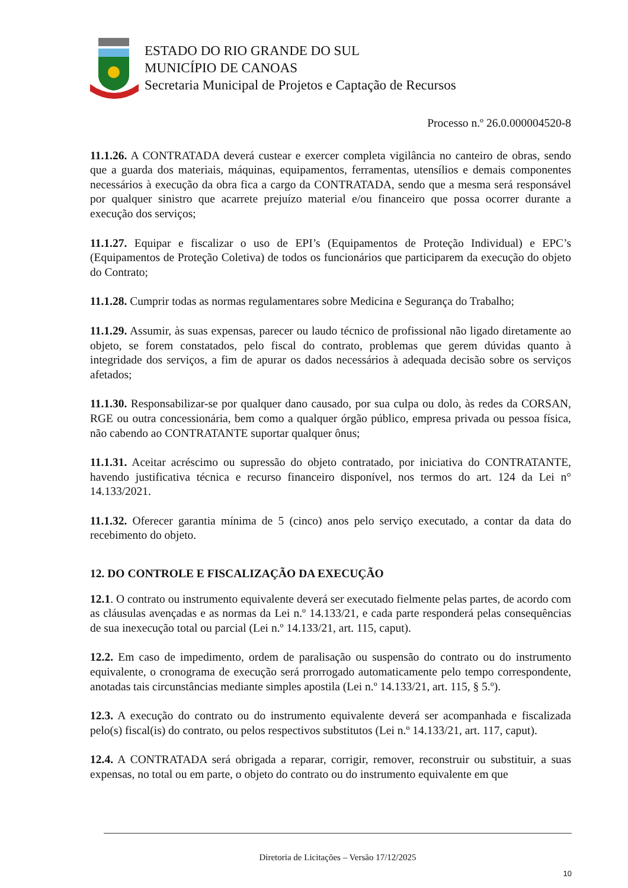ESTADO DO RIO GRANDE DO SUL
MUNICÍPIO DE CANOAS
Secretaria Municipal de Projetos e Captação de Recursos
Processo n.º 26.0.000004520-8
11.1.26. A CONTRATADA deverá custear e exercer completa vigilância no canteiro de obras, sendo que a guarda dos materiais, máquinas, equipamentos, ferramentas, utensílios e demais componentes necessários à execução da obra fica a cargo da CONTRATADA, sendo que a mesma será responsável por qualquer sinistro que acarrete prejuízo material e/ou financeiro que possa ocorrer durante a execução dos serviços;
11.1.27. Equipar e fiscalizar o uso de EPI’s (Equipamentos de Proteção Individual) e EPC’s (Equipamentos de Proteção Coletiva) de todos os funcionários que participarem da execução do objeto do Contrato;
11.1.28. Cumprir todas as normas regulamentares sobre Medicina e Segurança do Trabalho;
11.1.29. Assumir, às suas expensas, parecer ou laudo técnico de profissional não ligado diretamente ao objeto, se forem constatados, pelo fiscal do contrato, problemas que gerem dúvidas quanto à integridade dos serviços, a fim de apurar os dados necessários à adequada decisão sobre os serviços afetados;
11.1.30. Responsabilizar-se por qualquer dano causado, por sua culpa ou dolo, às redes da CORSAN, RGE ou outra concessionária, bem como a qualquer órgão público, empresa privada ou pessoa física, não cabendo ao CONTRATANTE suportar qualquer ônus;
11.1.31. Aceitar acréscimo ou supressão do objeto contratado, por iniciativa do CONTRATANTE, havendo justificativa técnica e recurso financeiro disponível, nos termos do art. 124 da Lei n° 14.133/2021.
11.1.32. Oferecer garantia mínima de 5 (cinco) anos pelo serviço executado, a contar da data do recebimento do objeto.
12. DO CONTROLE E FISCALIZAÇÃO DA EXECUÇÃO
12.1. O contrato ou instrumento equivalente deverá ser executado fielmente pelas partes, de acordo com as cláusulas avençadas e as normas da Lei n.º 14.133/21, e cada parte responderá pelas consequências de sua inexecução total ou parcial (Lei n.º 14.133/21, art. 115, caput).
12.2. Em caso de impedimento, ordem de paralisação ou suspensão do contrato ou do instrumento equivalente, o cronograma de execução será prorrogado automaticamente pelo tempo correspondente, anotadas tais circunstâncias mediante simples apostila (Lei n.º 14.133/21, art. 115, § 5.º).
12.3. A execução do contrato ou do instrumento equivalente deverá ser acompanhada e fiscalizada pelo(s) fiscal(is) do contrato, ou pelos respectivos substitutos (Lei n.º 14.133/21, art. 117, caput).
12.4. A CONTRATADA será obrigada a reparar, corrigir, remover, reconstruir ou substituir, a suas expensas, no total ou em parte, o objeto do contrato ou do instrumento equivalente em que
Diretoria de Licitações – Versão 17/12/2025
10